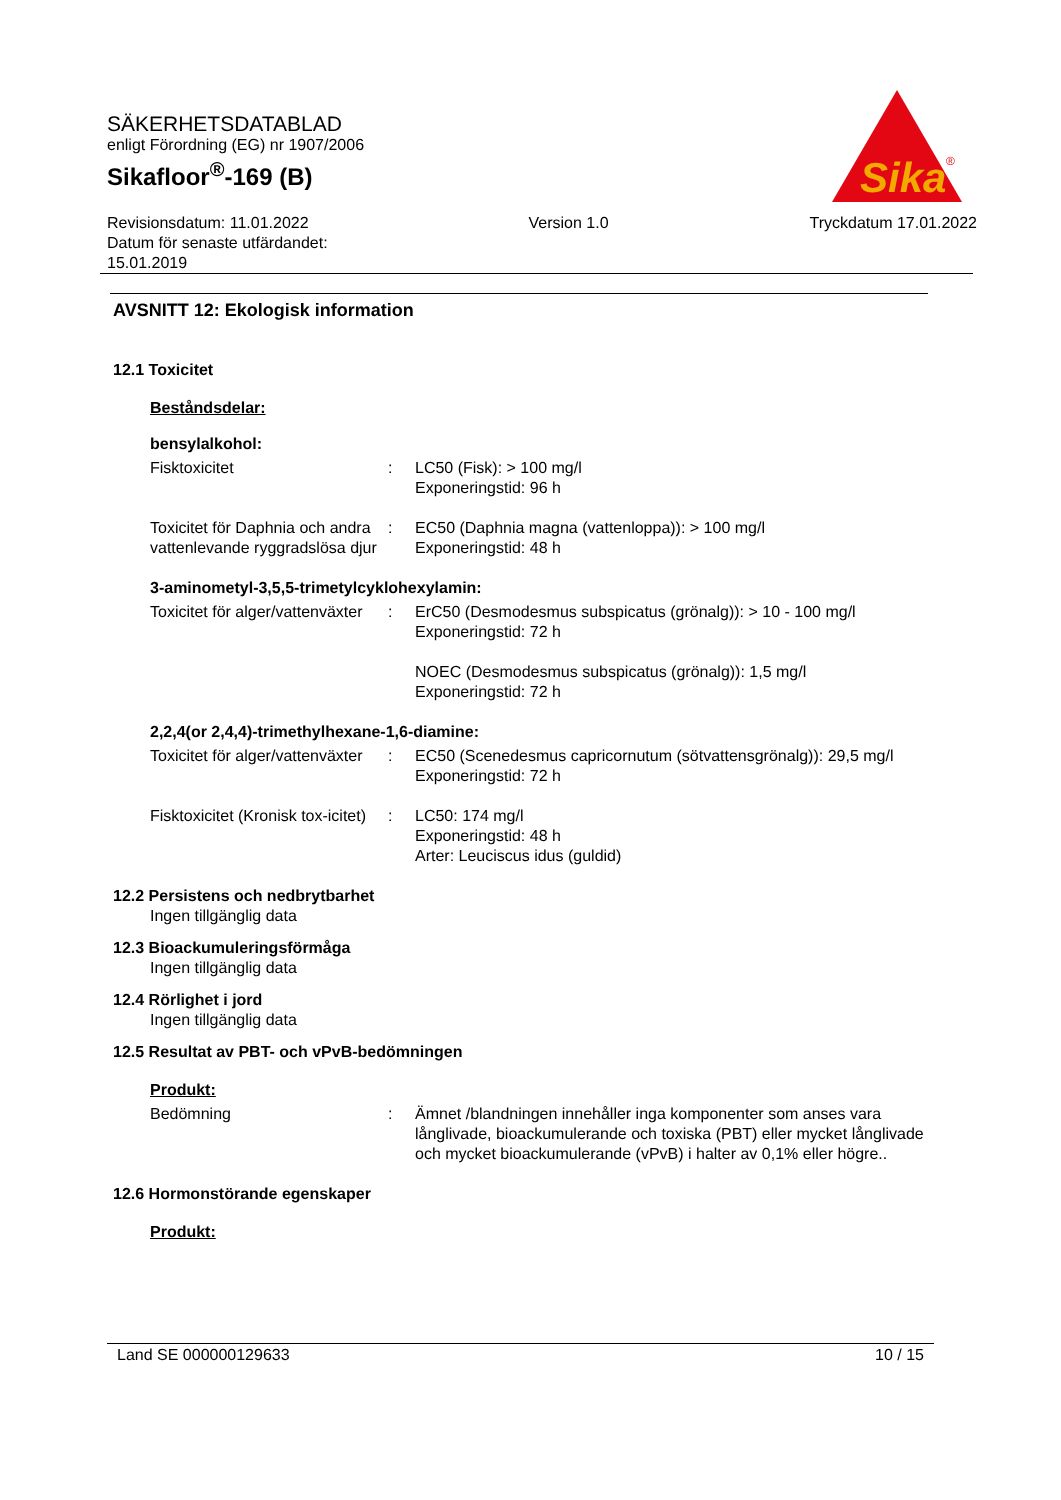SÄKERHETSDATABLAD
enligt Förordning (EG) nr 1907/2006
Sikafloor<sup>®</sup>-169 (B)
Revisionsdatum: 11.01.2022
Datum för senaste utfärdandet:
15.01.2019
Version 1.0 Tryckdatum 17.01.2022
Sika
®
AVSNITT 12: Ekologisk information
12.1 Toxicitet
Beståndsdelar:
bensylalkohol:
Fisktoxicitet : LC50 (Fisk): > 100 mg/l
Exponeringstid: 96 h
Toxicitet för Daphnia och andra vattenlevande ryggradslösa djur
: EC50 (Daphnia magna (vattenloppa)): > 100 mg/l
Exponeringstid: 48 h
3-aminometyl-3,5,5-trimetylcyklohexylamin:
Toxicitet för alger/vattenväxter
: ErC50 (Desmodesmus subspicatus (grönalg)): > 10 - 100 mg/l
Exponeringstid: 72 h
NOEC (Desmodesmus subspicatus (grönalg)): 1,5 mg/l
Exponeringstid: 72 h
2,2,4(or 2,4,4)-trimethylhexane-1,6-diamine:
Toxicitet för alger/vattenväxter
: EC50 (Scenedesmus capricornutum (sötvattensgrönalg)): 29,5 mg/l
Exponeringstid: 72 h
Fisktoxicitet (Kronisk tox-icitet)
: LC50: 174 mg/l
Exponeringstid: 48 h
Arter: Leuciscus idus (guldid)
12.2 Persistens och nedbrytbarhet
Ingen tillgänglig data
12.3 Bioackumuleringsförmåga
Ingen tillgänglig data
12.4 Rörlighet i jord
Ingen tillgänglig data
12.5 Resultat av PBT- och vPvB-bedömningen
Produkt:
Bedömning : Ämnet /blandningen innehåller inga komponenter som anses vara långlivade, bioackumulerande och toxiska (PBT) eller mycket långlivade och mycket bioackumulerande (vPvB) i halter av 0,1% eller högre..
12.6 Hormonstörande egenskaper
Produkt:
Land SE 000000129633 10 / 15